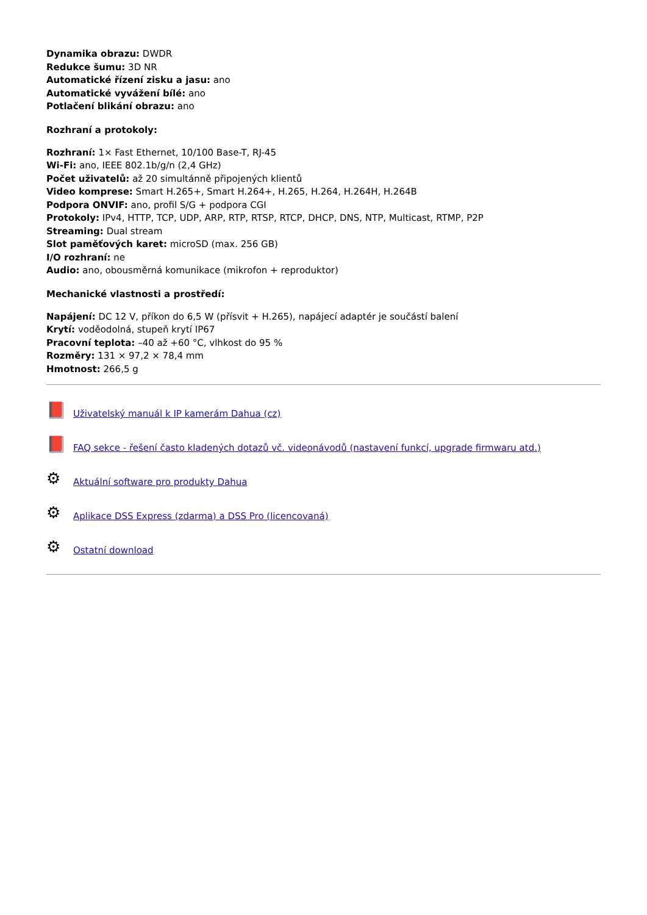Dynamika obrazu: DWDR
Redukce šumu: 3D NR
Automatické řízení zisku a jasu: ano
Automatické vyvážení bílé: ano
Potlačení blikání obrazu: ano
Rozhraní a protokoly:
Rozhraní: 1× Fast Ethernet, 10/100 Base-T, RJ-45
Wi-Fi: ano, IEEE 802.1b/g/n (2,4 GHz)
Počet uživatelů: až 20 simultánně připojených klientů
Video komprese: Smart H.265+, Smart H.264+, H.265, H.264, H.264H, H.264B
Podpora ONVIF: ano, profil S/G + podpora CGI
Protokoly: IPv4, HTTP, TCP, UDP, ARP, RTP, RTSP, RTCP, DHCP, DNS, NTP, Multicast, RTMP, P2P
Streaming: Dual stream
Slot paměťových karet: microSD (max. 256 GB)
I/O rozhraní: ne
Audio: ano, obousměrná komunikace (mikrofon + reproduktor)
Mechanické vlastnosti a prostředí:
Napájení: DC 12 V, příkon do 6,5 W (přísvit + H.265), napájecí adaptér je součástí balení
Krytí: voděodolná, stupeň krytí IP67
Pracovní teplota: –40 až +60 °C, vlhkost do 95 %
Rozměry: 131 × 97,2 × 78,4 mm
Hmotnost: 266,5 g
📕 Uživatelský manuál k IP kamerám Dahua (cz)
📕 FAQ sekce - řešení často kladených dotazů vč. videonávodů (nastavení funkcí, upgrade firmwaru atd.)
⚙ Aktuální software pro produkty Dahua
⚙ Aplikace DSS Express (zdarma) a DSS Pro (licencovaná)
⚙ Ostatní download